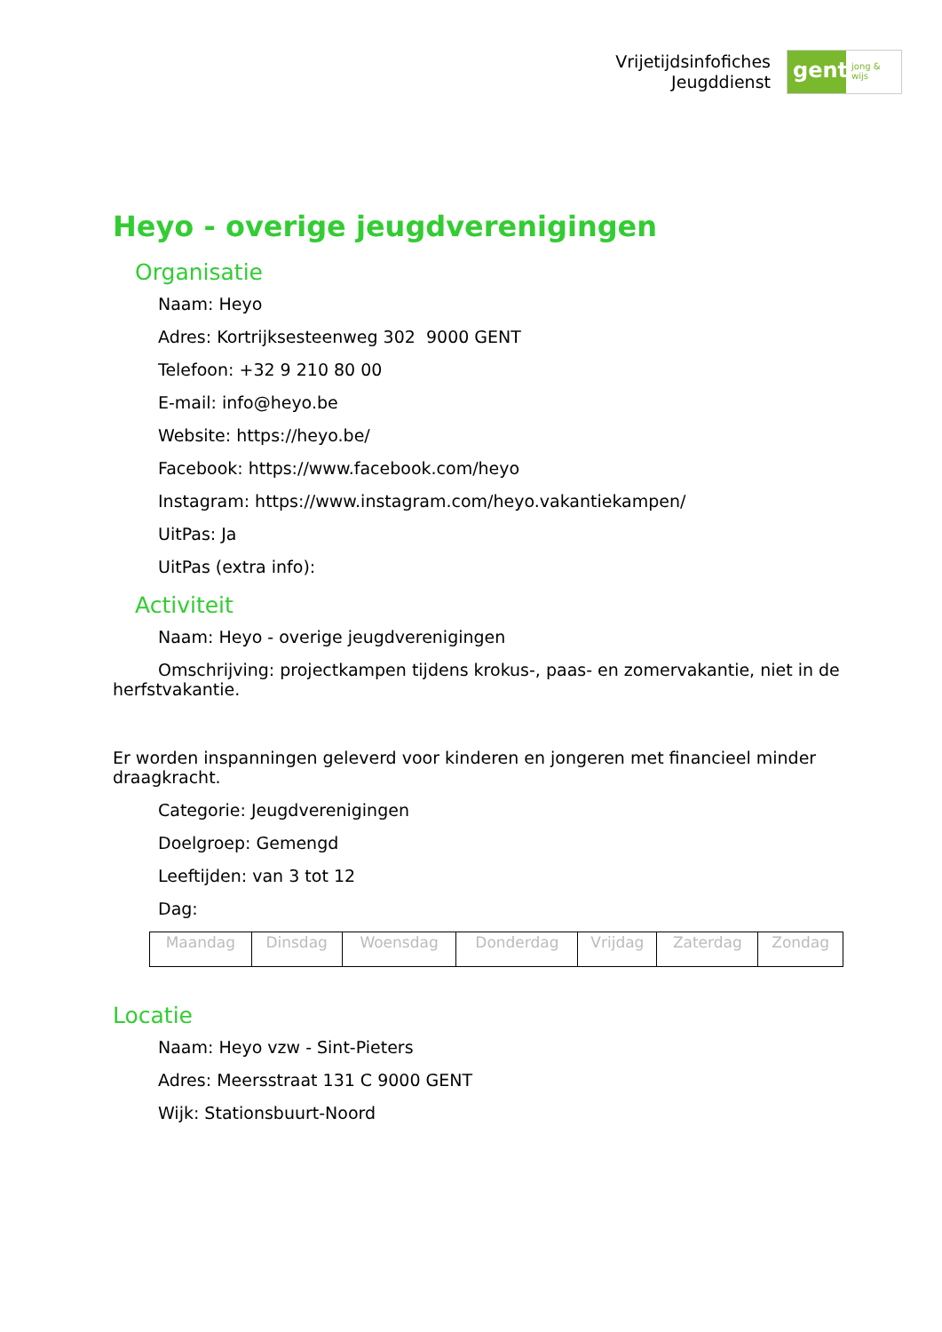Vrijetijdsinfofiches
Jeugddienst
gent:
jong & wijs
Heyo - overige jeugdverenigingen
Organisatie
Naam: Heyo
Adres: Kortrijksesteenweg 302 9000 GENT
Telefoon: +32 9 210 80 00
E-mail: info@heyo.be
Website: https://heyo.be/
Facebook: https://www.facebook.com/heyo
Instagram: https://www.instagram.com/heyo.vakantiekampen/
UitPas: Ja
UitPas (extra info):
Activiteit
Naam: Heyo - overige jeugdverenigingen
Omschrijving: projectkampen tijdens krokus-, paas- en zomervakantie, niet in de herfstvakantie.
Er worden inspanningen geleverd voor kinderen en jongeren met financieel minder draagkracht.
Categorie: Jeugdverenigingen
Doelgroep: Gemengd
Leeftijden: van 3 tot 12
Dag:
| Maandag | Dinsdag | Woensdag | Donderdag | Vrijdag | Zaterdag | Zondag |
Locatie
Naam: Heyo vzw - Sint-Pieters
Adres: Meersstraat 131 C 9000 GENT
Wijk: Stationsbuurt-Noord